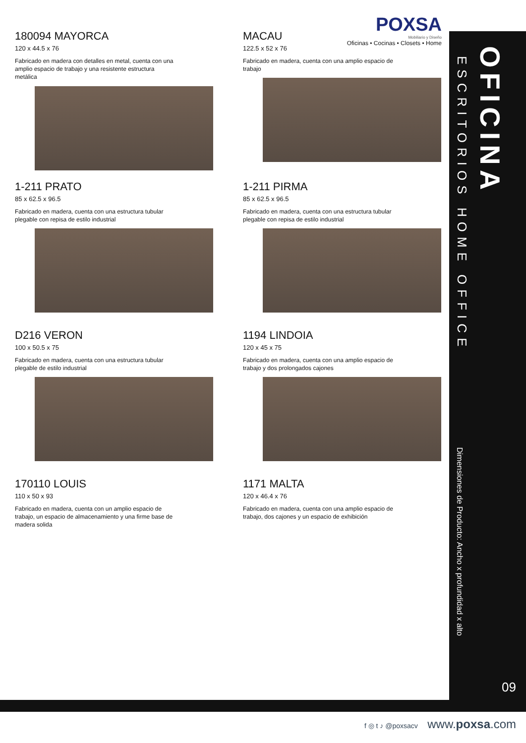POXSA
Mobiliario y Diseño
Oficinas • Cocinas • Closets • Home
180094 MAYORCA
120 x 44.5 x 76
Fabricado en madera con detalles en metal, cuenta con una amplio espacio de trabajo y una resistente estructura metálica
MACAU
122.5 x 52 x 76
Fabricado en madera, cuenta con una amplio espacio de trabajo
1-211 PRATO
85 x 62.5 x 96.5
Fabricado en madera, cuenta con una estructura tubular plegable con repisa de estilo industrial
1-211 PIRMA
85 x 62.5 x 96.5
Fabricado en madera, cuenta con una estructura tubular plegable con repisa de estilo industrial
D216 VERON
100 x 50.5 x 75
Fabricado en madera, cuenta con una estructura tubular plegable de estilo industrial
1194 LINDOIA
120 x 45 x 75
Fabricado en madera, cuenta con una amplio espacio de trabajo y dos prolongados cajones
170110 LOUIS
110 x 50 x 93
Fabricado en madera, cuenta con un amplio espacio de trabajo, un espacio de almacenamiento y una firme base de madera solida
1171 MALTA
120 x 46.4 x 76
Fabricado en madera, cuenta con una amplio espacio de trabajo, dos cajones y un espacio de exhibición
OFICINA
ESCRITORIOS HOME OFFICE
Dimensiones de Producto: Ancho x profundidad x alto
09
f ◎ t ♪ @poxsacv www.poxsa.com